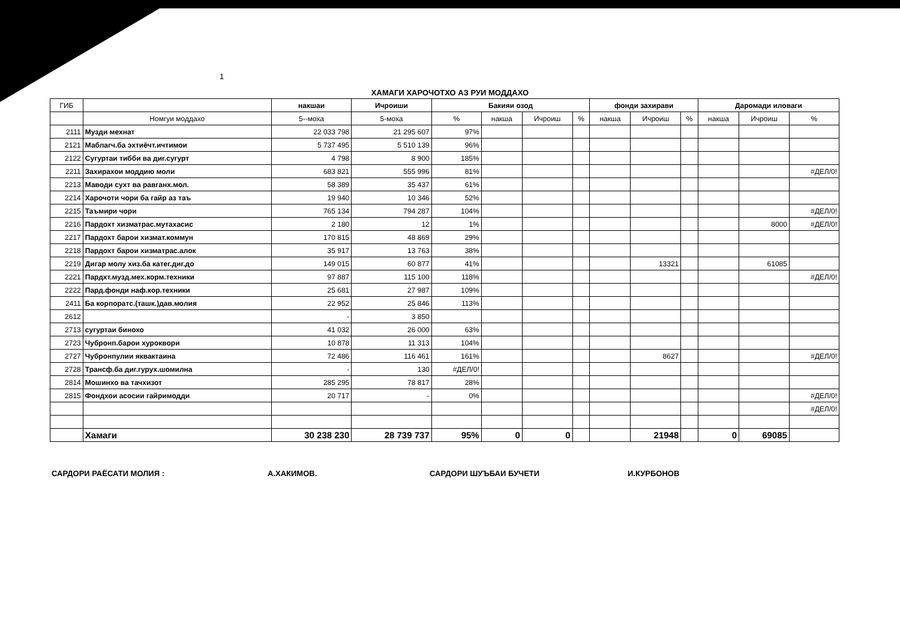1
ХАМАГИ ХАРОЧОТХО АЗ РУИ МОДДАХО
| ГИБ | | накшаи | Ичроиши | Бакияи озод | | | | фонди захирави | | | Даромади иловаги | | |
| --- | --- | --- | --- | --- | --- | --- | --- | --- | --- | --- | --- | --- | --- |
| | Номгуи моддахо | 5--моха | 5-моха | % | накша | Ичроиш | % | накша | Ичроиш | % | накша | Ичроиш | % |
| 2111 | Музди мехнат | 22 033 798 | 21 295 607 | 97% | | | | | | | | | |
| 2121 | Маблагч.ба эхтиёчт.ичтимои | 5 737 495 | 5 510 139 | 96% | | | | | | | | | |
| 2122 | Сугуртаи тибби ва диг.сугурт | 4 798 | 8 900 | 185% | | | | | | | | | |
| 2211 | Захирахои моддию моли | 683 821 | 555 996 | 81% | | | | | | | | | #ДЕЛ/0! |
| 2213 | Маводи сухт ва равганх.мол. | 58 389 | 35 437 | 61% | | | | | | | | | |
| 2214 | Харочоти чори ба гайр аз таъ | 19 940 | 10 346 | 52% | | | | | | | | | |
| 2215 | Таъмири чори | 765 134 | 794 287 | 104% | | | | | | | | | #ДЕЛ/0! |
| 2216 | Пардохт хизматрас.мутахасис | 2 180 | 12 | 1% | | | | | | | | 8000 | #ДЕЛ/0! |
| 2217 | Пардохт барои хизмат.коммун | 170 815 | 48 869 | 29% | | | | | | | | | |
| 2218 | Пардохт барои хизматрас.алок | 35 917 | 13 763 | 38% | | | | | | | | | |
| 2219 | Дигар молу хиз.ба катег.диг.до | 149 015 | 60 877 | 41% | | | | | 13321 | | | 61085 | |
| 2221 | Пардхт.музд.мех.корм.техники | 97 887 | 115 100 | 118% | | | | | | | | | #ДЕЛ/0! |
| 2222 | Пард.фонди наф.кор.техники | 25 681 | 27 987 | 109% | | | | | | | | | |
| 2411 | Ба корпоратс.(ташк.)дав.молия | 22 952 | 25 846 | 113% | | | | | | | | | |
| 2612 | | - | 3 850 | | | | | | | | | | |
| 2713 | сугуртаи бинохо | 41 032 | 26 000 | 63% | | | | | | | | | |
| 2723 | Чубронп.барои хуроквори | 10 878 | 11 313 | 104% | | | | | | | | | |
| 2727 | Чубронпулии яквактаина | 72 486 | 116 461 | 161% | | | | | 8627 | | | | #ДЕЛ/0! |
| 2728 | Трансф.ба диг.гурух.шомилна | - | 130 | #ДЕЛ/0! | | | | | | | | | |
| 2814 | Мошинхо ва тачхизот | 285 295 | 78 817 | 28% | | | | | | | | | |
| 2815 | Фондхои асосии гайримодди | 20 717 | - | 0% | | | | | | | | | #ДЕЛ/0! |
| | | | | | | | | | | | | | #ДЕЛ/0! |
| | Хамаги | 30 238 230 | 28 739 737 | 95% | 0 | 0 | | | 21948 | | 0 | 69085 | |
САРДОРИ РАЁСАТИ МОЛИЯ : А.ХАКИМОВ. САРДОРИ ШУЪБАИ БУЧЕТИ И.КУРБОНОВ